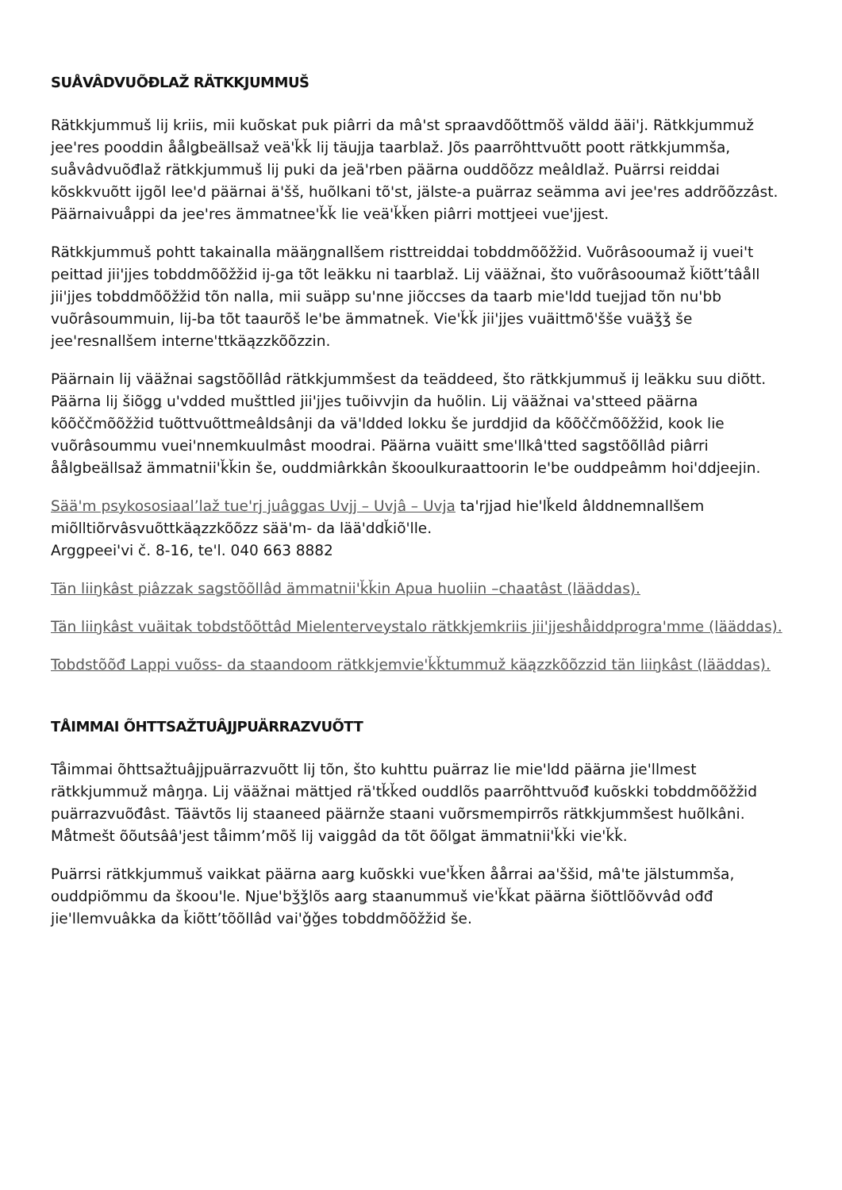SUÅVÂDVUÕĐLAŽ RÄTKKJUMMUŠ
Rätkkjummuš lij kriis, mii kuõskat puk piârri da mâ'st spraavdõõttmõš väldd ääi'j. Rätkkjummuž jee'res pooddin åålǥbeällsaž veä'ǩǩ lij täujja taarblaž. Jõs paarrõhttvuõtt poott rätkkjummša, suåvâdvuõđlaž rätkkjummuš lij puki da jeä'rben päärna ouddõõzz meâldlaž. Puärrsi reiddai kõskkvuõtt ijgõl lee'd päärnai ä'šš, huõlkani tõ'st, jälste-a puärraz seämma avi jee'res addrõõzzâst. Päärnaivuåppi da jee'res ämmatnee'ǩǩ lie veä'ǩǩen piârri mottjeei vue'jjest.
Rätkkjummuš pohtt takainalla määŋgnallšem risttreiddai tobddmõõžžid. Vuõrâsooumaž ij vuei't peittad jii'jjes tobddmõõžžid ij-ga tõt leäkku ni taarblaž. Lij vääžnai, što vuõrâsooumaž ǩiõtt’tâåll jii'jjes tobddmõõžžid tõn nalla, mii suäpp su'nne jiõccses da taarb mie'ldd tuejjad tõn nu'bb vuõrâsoummuin, lij-ba tõt taaurõš le'be ämmatneǩ. Vie'ǩǩ jii'jjes vuäittmõ'šše vuäǯǯ še jee'resnallšem interne'ttkäązzkõõzzin.
Päärnain lij vääžnai saǥstõõllâd rätkkjummšest da teäddeed, što rätkkjummuš ij leäkku suu diõtt. Päärna lij šiõǥǥ u'vdded mušttled jii'jjes tuõivvjin da huõlin. Lij vääžnai va'stteed päärna kõõččmõõžžid tuõttvuõttmeâldsânji da vä'ldded lokku še jurddjid da kõõččmõõžžid, kook lie vuõrâsoummu vuei'nnemkuulmâst moodrai. Päärna vuäitt sme'llkâ'tted saǥstõõllâd piârri åålgbeällsaž ämmatnii'ǩǩin še, ouddmiârkkân škooulkuraattoorin le'be ouddpeâmm hoi'ddjeejin.
Sää'm psykososiaal’laž tue'rj juâǥǥas Uvjj – Uvjâ – Uvja ta'rjjad hie'lǩeld âlddnemnallšem miõlltiõrvâsvuõttkäązzkõõzz sää'm- da lää'ddǩiõ'lle.
Arggpeei'vi č. 8-16, te'l. 040 663 8882
Tän liiŋkâst piâzzak saǥstõõllâd ämmatnii'ǩǩin Apua huoliin –chaatâst (lääddas).
Tän liiŋkâst vuäitak tobdstõõttâd Mielenterveystalo rätkkjemkriis jii'jjeshåiddprogra'mme (lääddas).
Tobdstõõđ Lappi vuõss- da staandoom rätkkjemvie'ǩǩtummuž käązzkõõzzid tän liiŋkâst (lääddas).
TÅIMMAI ÕHTTSAŽTUÂJJPUÄRRAZVUÕTT
Tåimmai õhttsažtuâjjpuärrazvuõtt lij tõn, što kuhttu puärraz lie mie'ldd päärna jie'llmest rätkkjummuž mâŋŋa. Lij vääžnai mättjed rä'tǩǩed ouddlõs paarrõhttvuõđ kuõskki tobddmõõžžid puärrazvuõđâst. Täävtõs lij staaneed päärnže staani vuõrsmempirrõs rätkkjummšest huõlkâni. Måtmešt õõutsââ'jest tåimm’mõš lij vaiggâd da tõt õõlǥat ämmatnii'ǩǩi vie'ǩǩ.
Puärrsi rätkkjummuš vaikkat päärna aarǥ kuõskki vue'ǩǩen åårrai aa'ššid, mâ'te jälstummša, ouddpiõmmu da škoou'le. Njue'bǯǯlõs aarǥ staanummuš vie'ǩǩat päärna šiõttlõõvvâd ođđ jie'llemvuâkka da ǩiõtt’tõõllâd vai'ǧǧes tobddmõõžžid še.